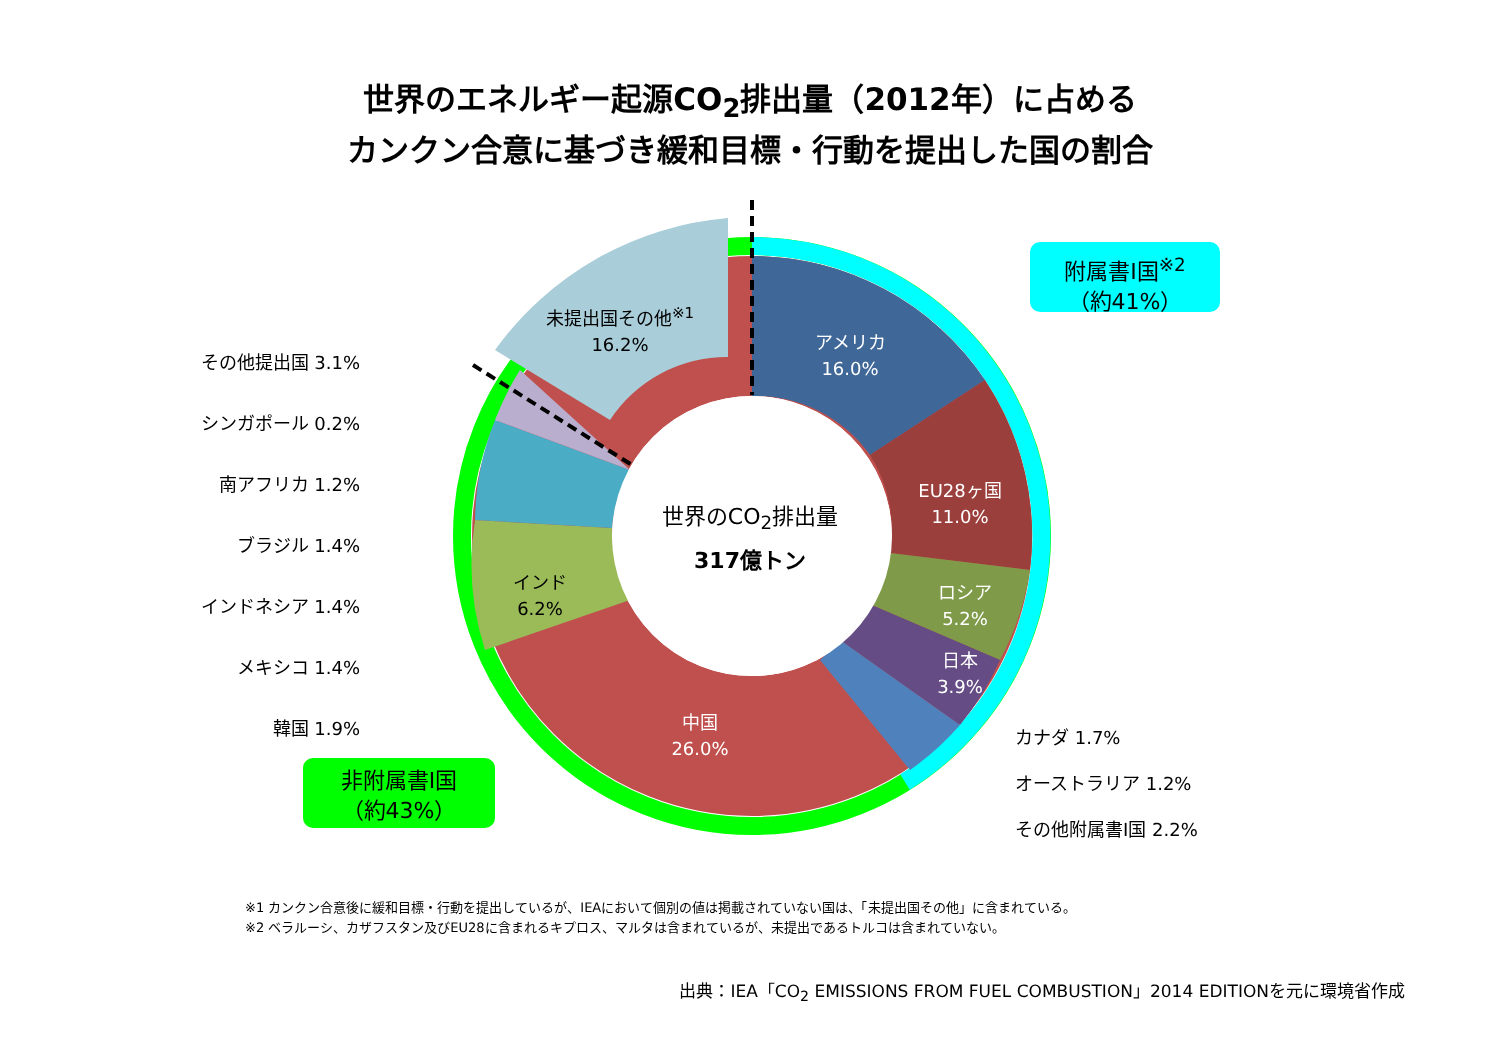世界のエネルギー起源CO<sub>2</sub>排出量（2012年）に占める
カンクン合意に基づき緩和目標・行動を提出した国の割合
未提出国その他<sup>※1</sup>
16.2%
アメリカ
16.0%
EU28ヶ国
11.0%
ロシア
5.2%
日本
3.9%
中国
26.0%
インド
6.2%
世界のCO<sub>2</sub>排出量
317億トン
附属書I国<sup>※2</sup>
（約41%）
非附属書I国
（約43%）
その他提出国 3.1%
シンガポール 0.2%
南アフリカ 1.2%
ブラジル 1.4%
インドネシア 1.4%
メキシコ 1.4%
韓国 1.9%
カナダ 1.7%
オーストラリア 1.2%
その他附属書I国 2.2%
※1 カンクン合意後に緩和目標・行動を提出しているが、IEAにおいて個別の値は掲載されていない国は、「未提出国その他」に含まれている。
※2 ベラルーシ、カザフスタン及びEU28に含まれるキプロス、マルタは含まれているが、未提出であるトルコは含まれていない。
出典：IEA「CO<sub>2</sub> EMISSIONS FROM FUEL COMBUSTION」2014 EDITIONを元に環境省作成